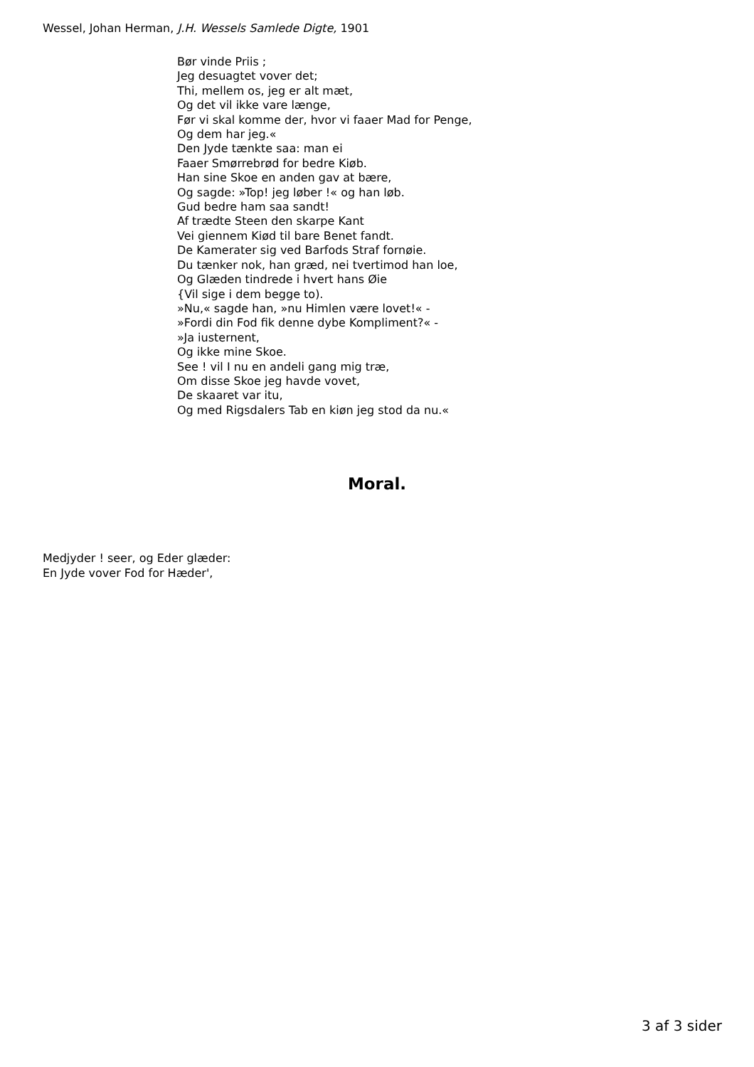Wessel, Johan Herman, J.H. Wessels Samlede Digte, 1901
Bør vinde Priis ;
Jeg desuagtet vover det;
Thi, mellem os, jeg er alt mæt,
Og det vil ikke vare længe,
Før vi skal komme der, hvor vi faaer Mad for Penge,
Og dem har jeg.«
Den Jyde tænkte saa: man ei
Faaer Smørrebrød for bedre Kiøb.
Han sine Skoe en anden gav at bære,
Og sagde: »Top! jeg løber !« og han løb.
Gud bedre ham saa sandt!
Af trædte Steen den skarpe Kant
Vei giennem Kiød til bare Benet fandt.
De Kamerater sig ved Barfods Straf fornøie.
Du tænker nok, han græd, nei tvertimod han loe,
Og Glæden tindrede i hvert hans Øie
{Vil sige i dem begge to).
»Nu,« sagde han, »nu Himlen være lovet!« -
»Fordi din Fod fik denne dybe Kompliment?« -
»Ja iusternent,
Og ikke mine Skoe.
See ! vil I nu en andeli gang mig træ,
Om disse Skoe jeg havde vovet,
De skaaret var itu,
Og med Rigsdalers Tab en kiøn jeg stod da nu.«
Moral.
Medjyder ! seer, og Eder glæder:
En Jyde vover Fod for Hæder',
3 af 3 sider